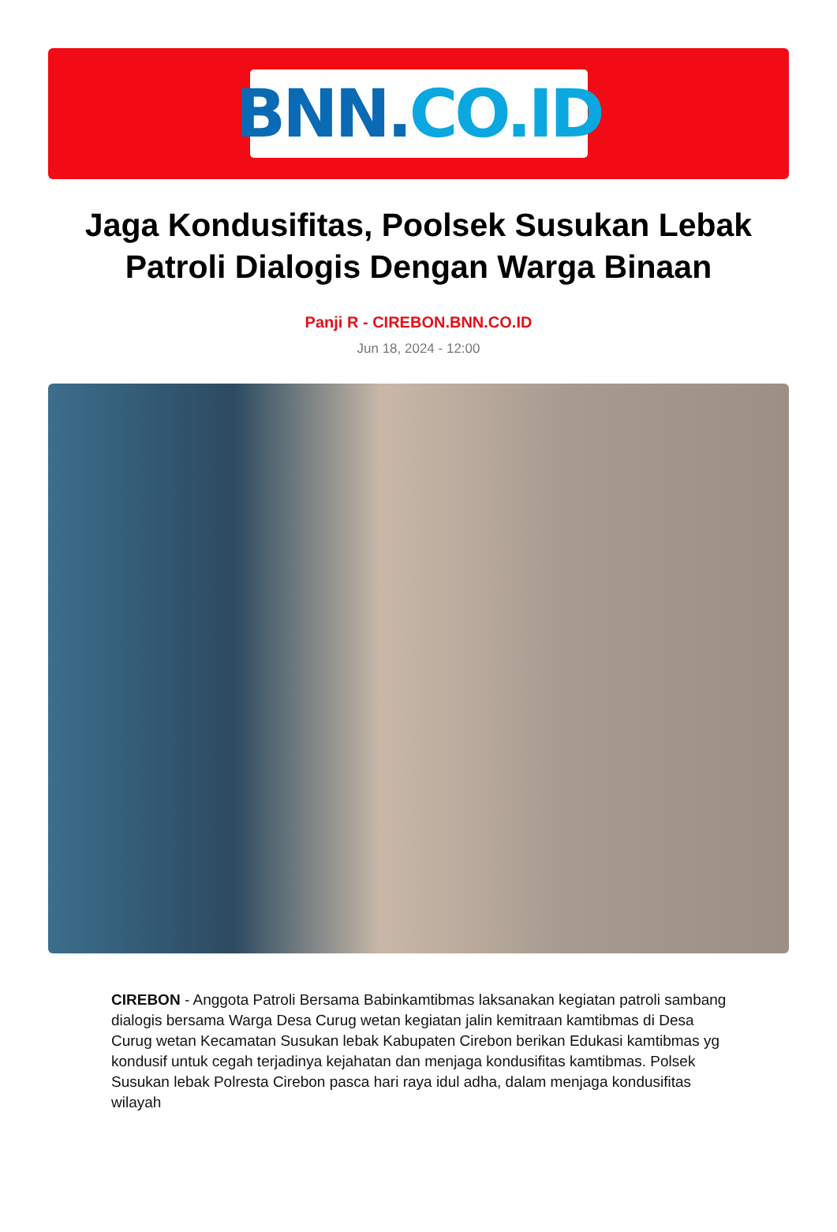BNN. CO.ID
Jaga Kondusifitas, Poolsek Susukan Lebak Patroli Dialogis Dengan Warga Binaan
Panji R - CIREBON.BNN.CO.ID
Jun 18, 2024 - 12:00
CIREBON - Anggota Patroli Bersama Babinkamtibmas laksanakan kegiatan patroli sambang dialogis bersama Warga Desa Curug wetan kegiatan jalin kemitraan kamtibmas di Desa Curug wetan Kecamatan Susukan lebak Kabupaten Cirebon berikan Edukasi kamtibmas yg kondusif untuk cegah terjadinya kejahatan dan menjaga kondusifitas kamtibmas. Polsek Susukan lebak Polresta Cirebon pasca hari raya idul adha, dalam menjaga kondusifitas wilayah